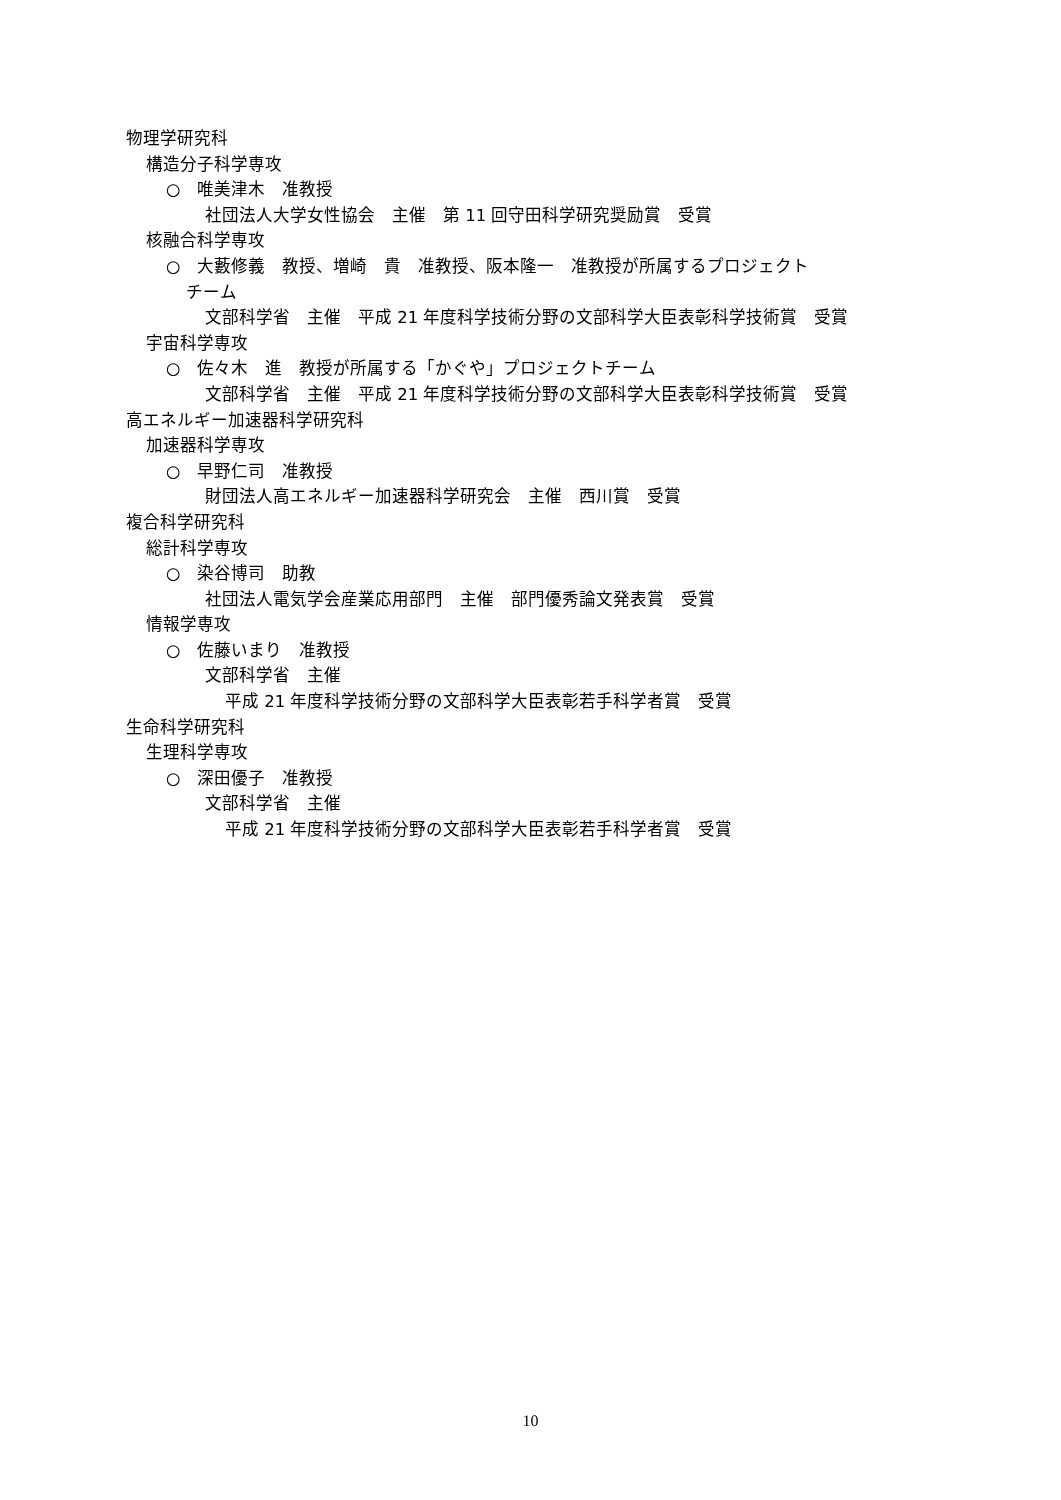物理学研究科
構造分子科学専攻
○　唯美津木　准教授
社団法人大学女性協会　主催　第 11 回守田科学研究奨励賞　受賞
核融合科学専攻
○　大藪修義　教授、増崎　貴　准教授、阪本隆一　准教授が所属するプロジェクト
チーム
文部科学省　主催　平成 21 年度科学技術分野の文部科学大臣表彰科学技術賞　受賞
宇宙科学専攻
○　佐々木　進　教授が所属する「かぐや」プロジェクトチーム
文部科学省　主催　平成 21 年度科学技術分野の文部科学大臣表彰科学技術賞　受賞
高エネルギー加速器科学研究科
加速器科学専攻
○　早野仁司　准教授
財団法人高エネルギー加速器科学研究会　主催　西川賞　受賞
複合科学研究科
総計科学専攻
○　染谷博司　助教
社団法人電気学会産業応用部門　主催　部門優秀論文発表賞　受賞
情報学専攻
○　佐藤いまり　准教授
文部科学省　主催
平成 21 年度科学技術分野の文部科学大臣表彰若手科学者賞　受賞
生命科学研究科
生理科学専攻
○　深田優子　准教授
文部科学省　主催
平成 21 年度科学技術分野の文部科学大臣表彰若手科学者賞　受賞
10